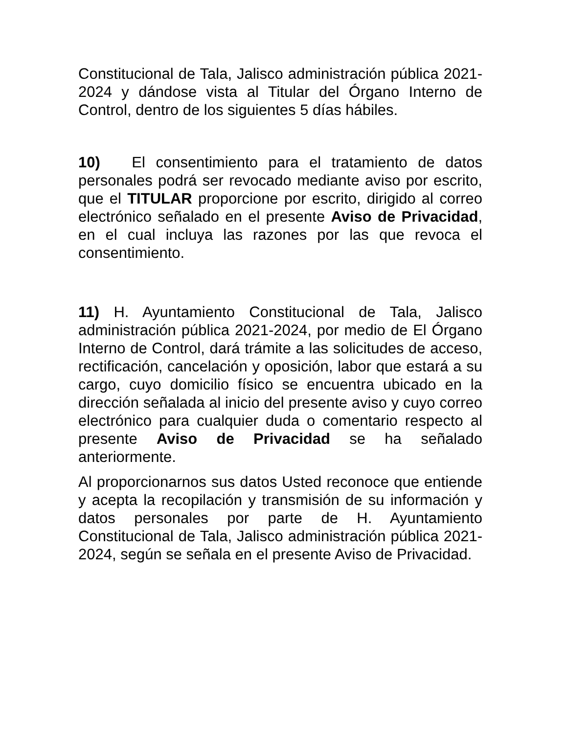Constitucional de Tala, Jalisco administración pública 2021-2024 y dándose vista al Titular del Órgano Interno de Control, dentro de los siguientes 5 días hábiles.
10) El consentimiento para el tratamiento de datos personales podrá ser revocado mediante aviso por escrito, que el TITULAR proporcione por escrito, dirigido al correo electrónico señalado en el presente Aviso de Privacidad, en el cual incluya las razones por las que revoca el consentimiento.
11) H. Ayuntamiento Constitucional de Tala, Jalisco administración pública 2021-2024, por medio de El Órgano Interno de Control, dará trámite a las solicitudes de acceso, rectificación, cancelación y oposición, labor que estará a su cargo, cuyo domicilio físico se encuentra ubicado en la dirección señalada al inicio del presente aviso y cuyo correo electrónico para cualquier duda o comentario respecto al presente Aviso de Privacidad se ha señalado anteriormente.
Al proporcionarnos sus datos Usted reconoce que entiende y acepta la recopilación y transmisión de su información y datos personales por parte de H. Ayuntamiento Constitucional de Tala, Jalisco administración pública 2021-2024, según se señala en el presente Aviso de Privacidad.